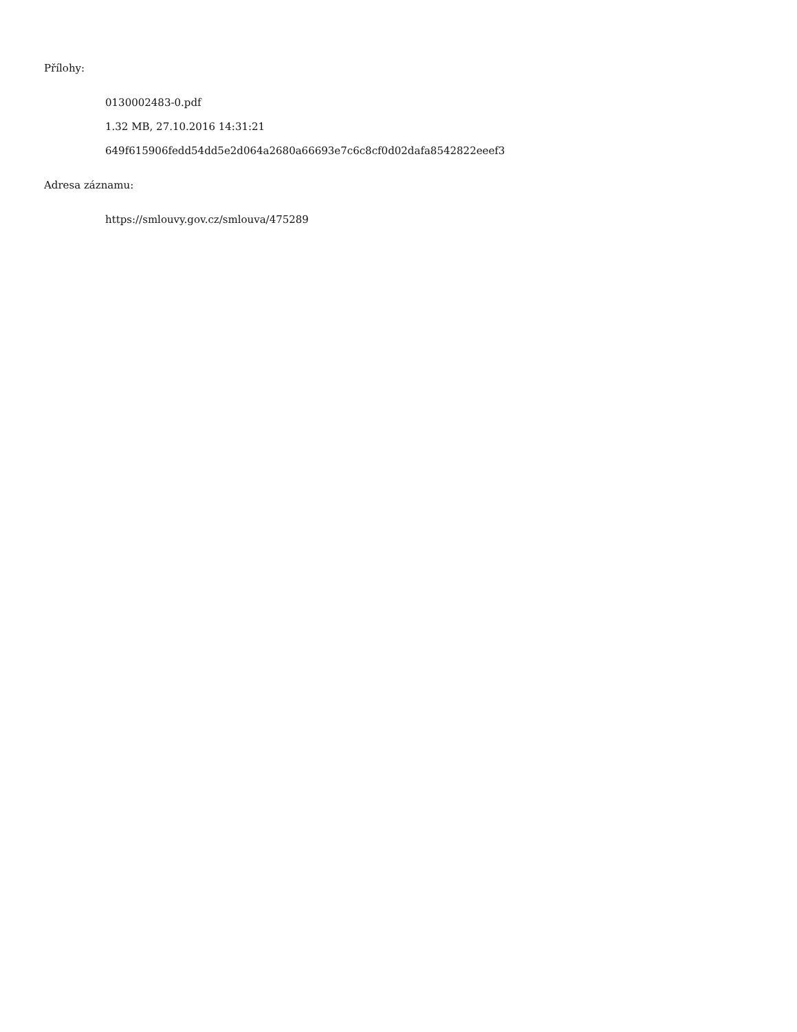Přílohy:
0130002483-0.pdf
1.32 MB, 27.10.2016 14:31:21
649f615906fedd54dd5e2d064a2680a66693e7c6c8cf0d02dafa8542822eeef3
Adresa záznamu:
https://smlouvy.gov.cz/smlouva/475289